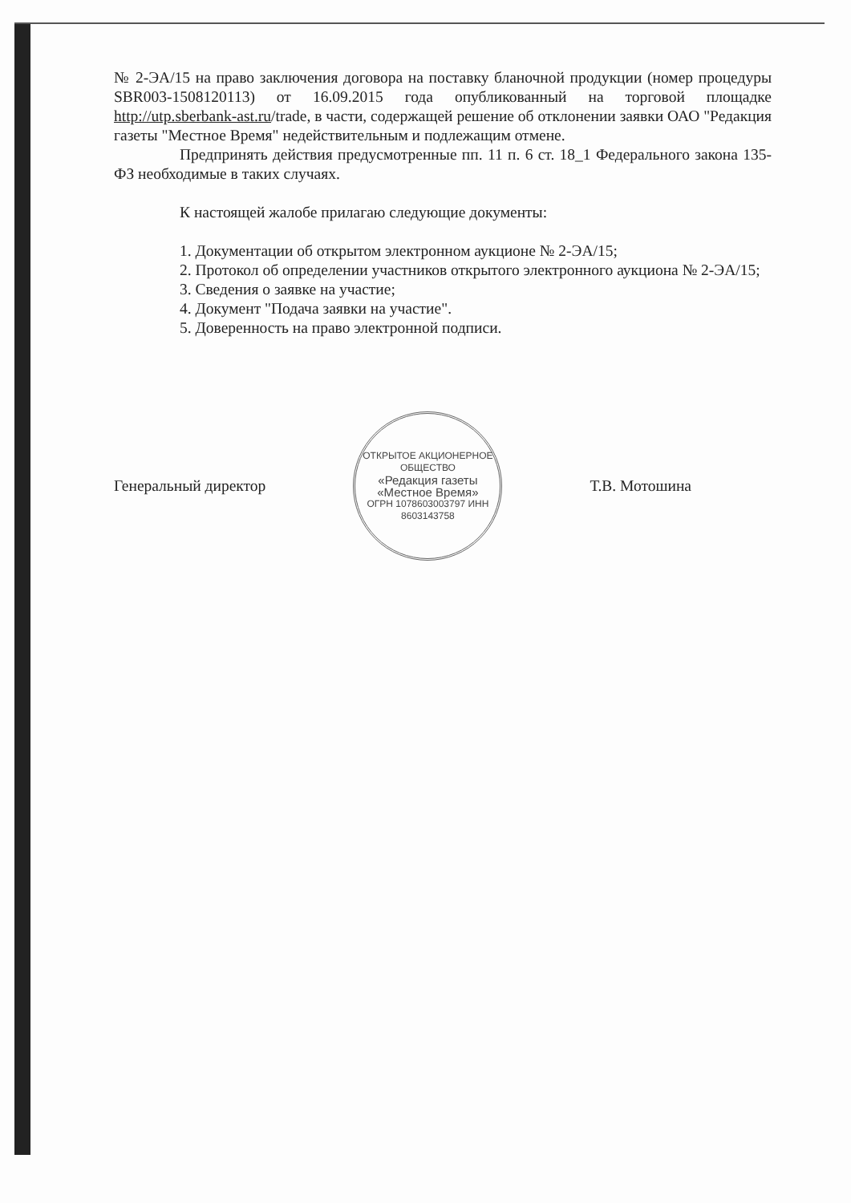№ 2-ЭА/15 на право заключения договора на поставку бланочной продукции (номер процедуры SBR003-1508120113) от 16.09.2015 года опубликованный на торговой площадке http://utp.sberbank-ast.ru/trade, в части, содержащей решение об отклонении заявки ОАО "Редакция газеты "Местное Время" недействительным и подлежащим отмене.
Предпринять действия предусмотренные пп. 11 п. 6 ст. 18_1 Федерального закона 135-ФЗ необходимые в таких случаях.
К настоящей жалобе прилагаю следующие документы:
1. Документации об открытом электронном аукционе № 2-ЭА/15;
2. Протокол об определении участников открытого электронного аукциона № 2-ЭА/15;
3. Сведения о заявке на участие;
4. Документ "Подача заявки на участие".
5. Доверенность на право электронной подписи.
Генеральный директор
ОТКРЫТОЕ АКЦИОНЕРНОЕ ОБЩЕСТВО
«Редакция газеты «Местное Время»
ОГРН 1078603003797 ИНН 8603143758
Т.В. Мотошина